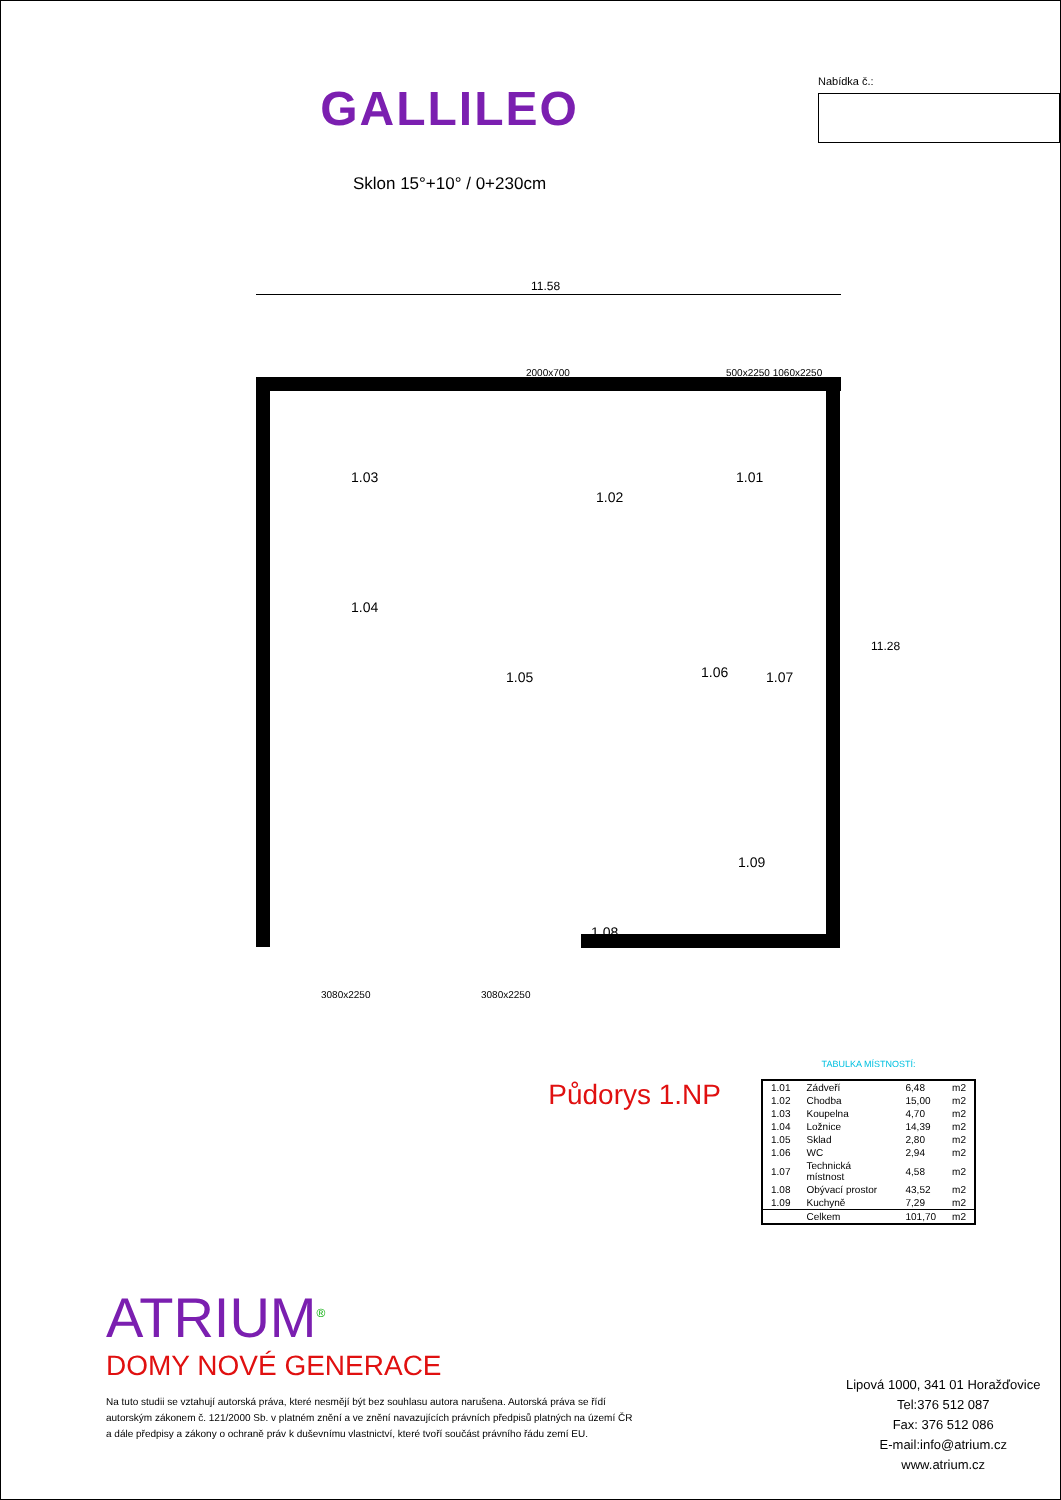GALLILEO
Sklon 15°+10° / 0+230cm
Nabídka č.:
11.58
2000x700 500x2250 1060x2250
1.03
1.02
1.01
1.04
1.05 1.06 1.07
1.09
1.08
11.28
3080x2250 3080x2250
Půdorys 1.NP
TABULKA MÍSTNOSTÍ:
| 1.01 | Zádveří | 6,48 | m2 |
| 1.02 | Chodba | 15,00 | m2 |
| 1.03 | Koupelna | 4,70 | m2 |
| 1.04 | Ložnice | 14,39 | m2 |
| 1.05 | Sklad | 2,80 | m2 |
| 1.06 | WC | 2,94 | m2 |
| 1.07 | Technická místnost | 4,58 | m2 |
| 1.08 | Obývací prostor | 43,52 | m2 |
| 1.09 | Kuchyně | 7,29 | m2 |
| | Celkem | 101,70 | m2 |
ATRIUM<sup>®</sup>
DOMY NOVÉ GENERACE
Na tuto studii se vztahují autorská práva, které nesmějí být bez souhlasu autora narušena. Autorská práva se řídí
autorským zákonem č. 121/2000 Sb. v platném znění a ve znění navazujících právních předpisů platných na území ČR
a dále předpisy a zákony o ochraně práv k duševnímu vlastnictví, které tvoří součást právního řádu zemí EU.
Lipová 1000, 341 01 Horažďovice
Tel:376 512 087
Fax: 376 512 086
E-mail:info@atrium.cz
www.atrium.cz